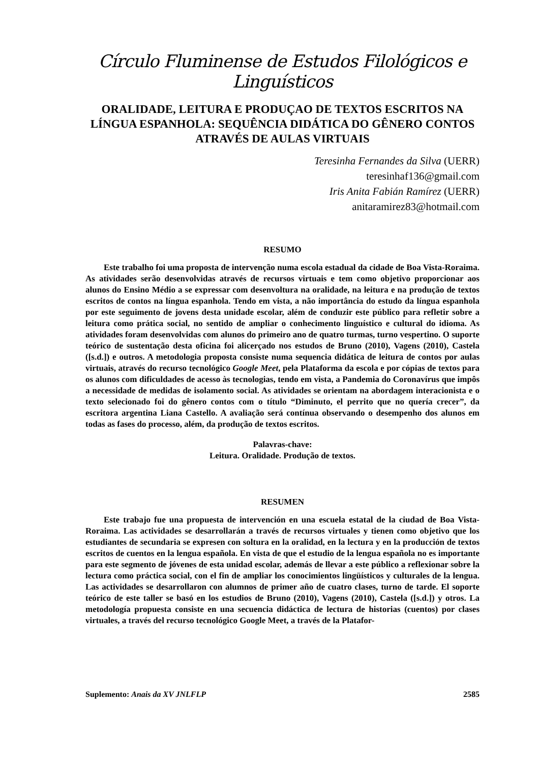Círculo Fluminense de Estudos Filológicos e Linguísticos
ORALIDADE, LEITURA E PRODUÇAO DE TEXTOS ESCRITOS NA LÍNGUA ESPANHOLA: SEQUÊNCIA DIDÁTICA DO GÊNERO CONTOS ATRAVÉS DE AULAS VIRTUAIS
Teresinha Fernandes da Silva (UERR)
teresinhaf136@gmail.com
Iris Anita Fabián Ramírez (UERR)
anitaramirez83@hotmail.com
RESUMO
Este trabalho foi uma proposta de intervenção numa escola estadual da cidade de Boa Vista-Roraima. As atividades serão desenvolvidas através de recursos virtuais e tem como objetivo proporcionar aos alunos do Ensino Médio a se expressar com desenvoltura na oralidade, na leitura e na produção de textos escritos de contos na língua espanhola. Tendo em vista, a não importância do estudo da língua espanhola por este seguimento de jovens desta unidade escolar, além de conduzir este público para refletir sobre a leitura como prática social, no sentido de ampliar o conhecimento linguístico e cultural do idioma. As atividades foram desenvolvidas com alunos do primeiro ano de quatro turmas, turno vespertino. O suporte teórico de sustentação desta oficina foi alicerçado nos estudos de Bruno (2010), Vagens (2010), Castela ([s.d.]) e outros. A metodologia proposta consiste numa sequencia didática de leitura de contos por aulas virtuais, através do recurso tecnológico Google Meet, pela Plataforma da escola e por cópias de textos para os alunos com dificuldades de acesso às tecnologias, tendo em vista, a Pandemia do Coronavírus que impôs a necessidade de medidas de isolamento social. As atividades se orientam na abordagem interacionista e o texto selecionado foi do gênero contos com o título “Diminuto, el perrito que no quería crecer”, da escritora argentina Liana Castello. A avaliação será contínua observando o desempenho dos alunos em todas as fases do processo, além, da produção de textos escritos.
Palavras-chave:
Leitura. Oralidade. Produção de textos.
RESUMEN
Este trabajo fue una propuesta de intervención en una escuela estatal de la ciudad de Boa Vista-Roraima. Las actividades se desarrollarán a través de recursos virtuales y tienen como objetivo que los estudiantes de secundaria se expresen con soltura en la oralidad, en la lectura y en la producción de textos escritos de cuentos en la lengua española. En vista de que el estudio de la lengua española no es importante para este segmento de jóvenes de esta unidad escolar, además de llevar a este público a reflexionar sobre la lectura como práctica social, con el fin de ampliar los conocimientos lingüísticos y culturales de la lengua. Las actividades se desarrollaron con alumnos de primer año de cuatro clases, turno de tarde. El soporte teórico de este taller se basó en los estudios de Bruno (2010), Vagens (2010), Castela ([s.d.]) y otros. La metodología propuesta consiste en una secuencia didáctica de lectura de historias (cuentos) por clases virtuales, a través del recurso tecnológico Google Meet, a través de la Platafor-
Suplemento: Anais da XV JNLFLP 2585